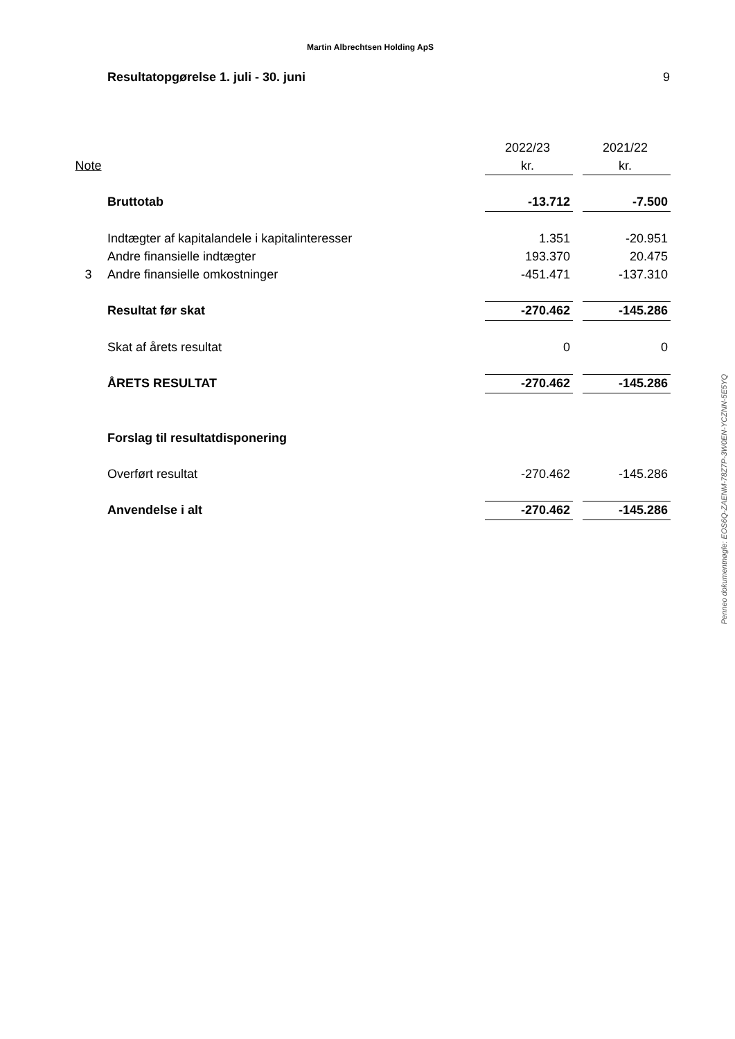Martin Albrechtsen Holding ApS
Resultatopgørelse 1. juli - 30. juni 9
| | | 2022/23 | | 2021/22 |
| --- | --- | --- | --- | --- |
| Note | | kr. | | kr. |
| | Bruttotab | -13.712 | | -7.500 |
| | Indtægter af kapitalandele i kapitalinteresser | 1.351 | | -20.951 |
| | Andre finansielle indtægter | 193.370 | | 20.475 |
| 3 | Andre finansielle omkostninger | -451.471 | | -137.310 |
| | Resultat før skat | -270.462 | | -145.286 |
| | Skat af årets resultat | 0 | | 0 |
| | ÅRETS RESULTAT | -270.462 | | -145.286 |
| | Forslag til resultatdisponering | | | |
| | Overført resultat | -270.462 | | -145.286 |
| | Anvendelse i alt | -270.462 | | -145.286 |
Penneo dokumentnøgle: EOS6Q-ZAENM-78Z7P-3W0EN-YCZNN-5E5YQ